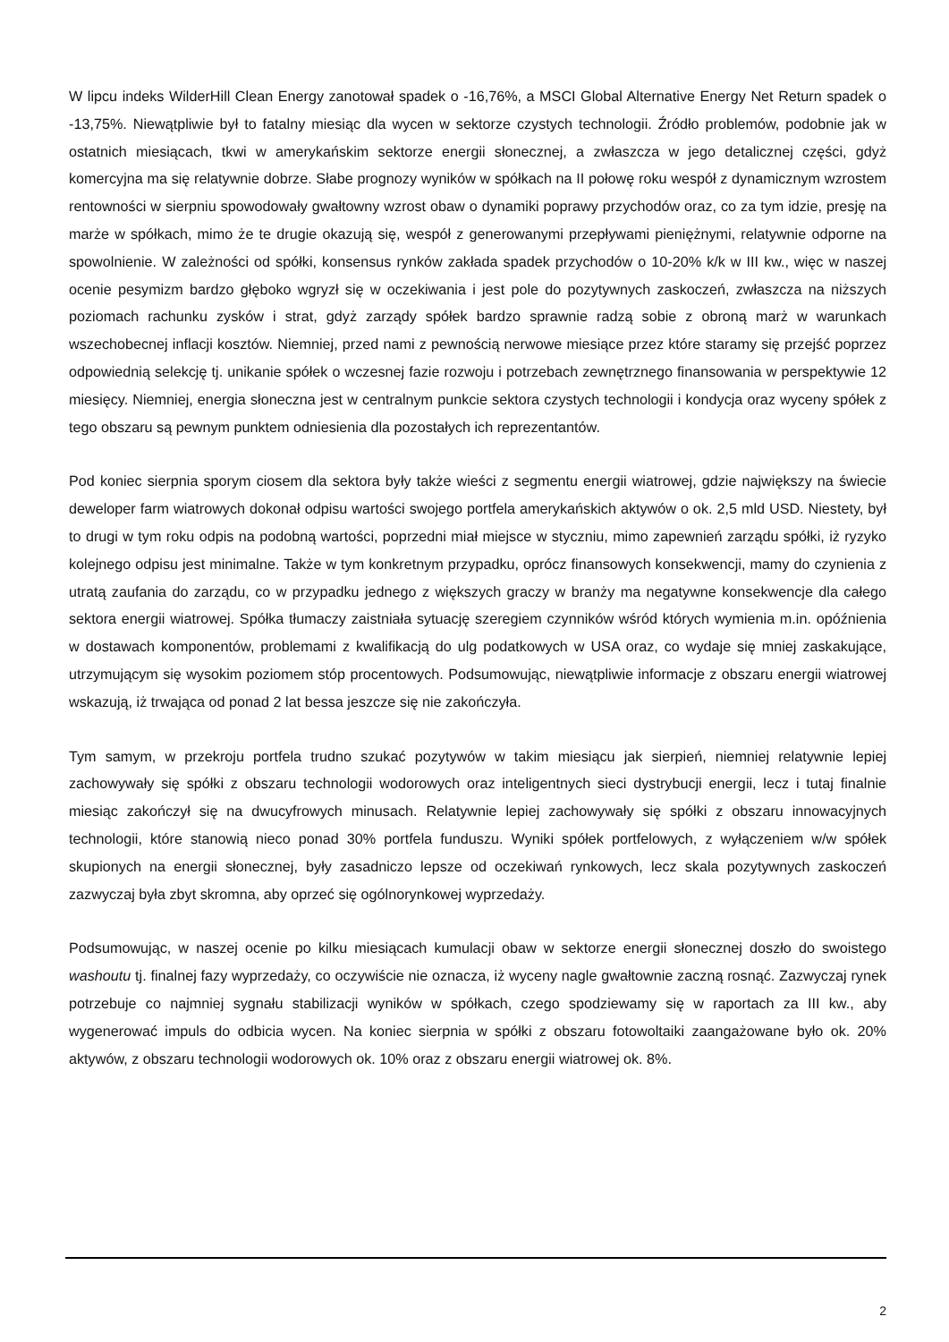W lipcu indeks WilderHill Clean Energy zanotował spadek o -16,76%, a MSCI Global Alternative Energy Net Return spadek o -13,75%. Niewątpliwie był to fatalny miesiąc dla wycen w sektorze czystych technologii. Źródło problemów, podobnie jak w ostatnich miesiącach, tkwi w amerykańskim sektorze energii słonecznej, a zwłaszcza w jego detalicznej części, gdyż komercyjna ma się relatywnie dobrze. Słabe prognozy wyników w spółkach na II połowę roku wespół z dynamicznym wzrostem rentowności w sierpniu spowodowały gwałtowny wzrost obaw o dynamiki poprawy przychodów oraz, co za tym idzie, presję na marże w spółkach, mimo że te drugie okazują się, wespół z generowanymi przepływami pieniężnymi, relatywnie odporne na spowolnienie. W zależności od spółki, konsensus rynków zakłada spadek przychodów o 10-20% k/k w III kw., więc w naszej ocenie pesymizm bardzo głęboko wgryzł się w oczekiwania i jest pole do pozytywnych zaskoczeń, zwłaszcza na niższych poziomach rachunku zysków i strat, gdyż zarządy spółek bardzo sprawnie radzą sobie z obroną marż w warunkach wszechobecnej inflacji kosztów. Niemniej, przed nami z pewnością nerwowe miesiące przez które staramy się przejść poprzez odpowiednią selekcję tj. unikanie spółek o wczesnej fazie rozwoju i potrzebach zewnętrznego finansowania w perspektywie 12 miesięcy. Niemniej, energia słoneczna jest w centralnym punkcie sektora czystych technologii i kondycja oraz wyceny spółek z tego obszaru są pewnym punktem odniesienia dla pozostałych ich reprezentantów.
Pod koniec sierpnia sporym ciosem dla sektora były także wieści z segmentu energii wiatrowej, gdzie największy na świecie deweloper farm wiatrowych dokonał odpisu wartości swojego portfela amerykańskich aktywów o ok. 2,5 mld USD. Niestety, był to drugi w tym roku odpis na podobną wartości, poprzedni miał miejsce w styczniu, mimo zapewnień zarządu spółki, iż ryzyko kolejnego odpisu jest minimalne. Także w tym konkretnym przypadku, oprócz finansowych konsekwencji, mamy do czynienia z utratą zaufania do zarządu, co w przypadku jednego z większych graczy w branży ma negatywne konsekwencje dla całego sektora energii wiatrowej. Spółka tłumaczy zaistniała sytuację szeregiem czynników wśród których wymienia m.in. opóźnienia w dostawach komponentów, problemami z kwalifikacją do ulg podatkowych w USA oraz, co wydaje się mniej zaskakujące, utrzymującym się wysokim poziomem stóp procentowych. Podsumowując, niewątpliwie informacje z obszaru energii wiatrowej wskazują, iż trwająca od ponad 2 lat bessa jeszcze się nie zakończyła.
Tym samym, w przekroju portfela trudno szukać pozytywów w takim miesiącu jak sierpień, niemniej relatywnie lepiej zachowywały się spółki z obszaru technologii wodorowych oraz inteligentnych sieci dystrybucji energii, lecz i tutaj finalnie miesiąc zakończył się na dwucyfrowych minusach. Relatywnie lepiej zachowywały się spółki z obszaru innowacyjnych technologii, które stanowią nieco ponad 30% portfela funduszu. Wyniki spółek portfelowych, z wyłączeniem w/w spółek skupionych na energii słonecznej, były zasadniczo lepsze od oczekiwań rynkowych, lecz skala pozytywnych zaskoczeń zazwyczaj była zbyt skromna, aby oprzeć się ogólnorynkowej wyprzedaży.
Podsumowując, w naszej ocenie po kilku miesiącach kumulacji obaw w sektorze energii słonecznej doszło do swoistego washoutu tj. finalnej fazy wyprzedaży, co oczywiście nie oznacza, iż wyceny nagle gwałtownie zaczną rosnąć. Zazwyczaj rynek potrzebuje co najmniej sygnału stabilizacji wyników w spółkach, czego spodziewamy się w raportach za III kw., aby wygenerować impuls do odbicia wycen. Na koniec sierpnia w spółki z obszaru fotowoltaiki zaangażowane było ok. 20% aktywów, z obszaru technologii wodorowych ok. 10% oraz z obszaru energii wiatrowej ok. 8%.
2